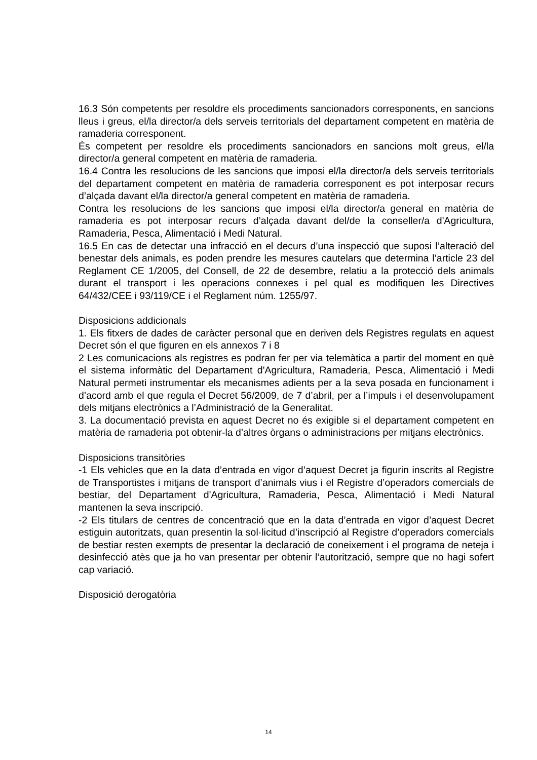16.3 Són competents per resoldre els procediments sancionadors corresponents, en sancions lleus i greus, el/la director/a dels serveis territorials del departament competent en matèria de ramaderia corresponent.
És competent per resoldre els procediments sancionadors en sancions molt greus, el/la director/a general competent en matèria de ramaderia.
16.4 Contra les resolucions de les sancions que imposi el/la director/a dels serveis territorials del departament competent en matèria de ramaderia corresponent es pot interposar recurs d’alçada davant el/la director/a general competent en matèria de ramaderia.
Contra les resolucions de les sancions que imposi el/la director/a general en matèria de ramaderia es pot interposar recurs d’alçada davant del/de la conseller/a d'Agricultura, Ramaderia, Pesca, Alimentació i Medi Natural.
16.5 En cas de detectar una infracció en el decurs d’una inspecció que suposi l’alteració del benestar dels animals, es poden prendre les mesures cautelars que determina l’article 23 del Reglament CE 1/2005, del Consell, de 22 de desembre, relatiu a la protecció dels animals durant el transport i les operacions connexes i pel qual es modifiquen les Directives 64/432/CEE i 93/119/CE i el Reglament núm. 1255/97.
Disposicions addicionals
1. Els fitxers de dades de caràcter personal que en deriven dels Registres regulats en aquest Decret són el que figuren en els annexos 7 i 8
2 Les comunicacions als registres es podran fer per via telemàtica a partir del moment en què el sistema informàtic del Departament d'Agricultura, Ramaderia, Pesca, Alimentació i Medi Natural permeti instrumentar els mecanismes adients per a la seva posada en funcionament i d’acord amb el que regula el Decret 56/2009, de 7 d’abril, per a l’impuls i el desenvolupament dels mitjans electrònics a l’Administració de la Generalitat.
3. La documentació prevista en aquest Decret no és exigible si el departament competent en matèria de ramaderia pot obtenir-la d’altres òrgans o administracions per mitjans electrònics.
Disposicions transitòries
-1 Els vehicles que en la data d’entrada en vigor d’aquest Decret ja figurin inscrits al Registre de Transportistes i mitjans de transport d’animals vius i el Registre d’operadors comercials de bestiar, del Departament d'Agricultura, Ramaderia, Pesca, Alimentació i Medi Natural mantenen la seva inscripció.
-2 Els titulars de centres de concentració que en la data d’entrada en vigor d’aquest Decret estiguin autoritzats, quan presentin la sol·licitud d’inscripció al Registre d’operadors comercials de bestiar resten exempts de presentar la declaració de coneixement i el programa de neteja i desinfecció atès que ja ho van presentar per obtenir l’autorització, sempre que no hagi sofert cap variació.
Disposició derogatòria
14